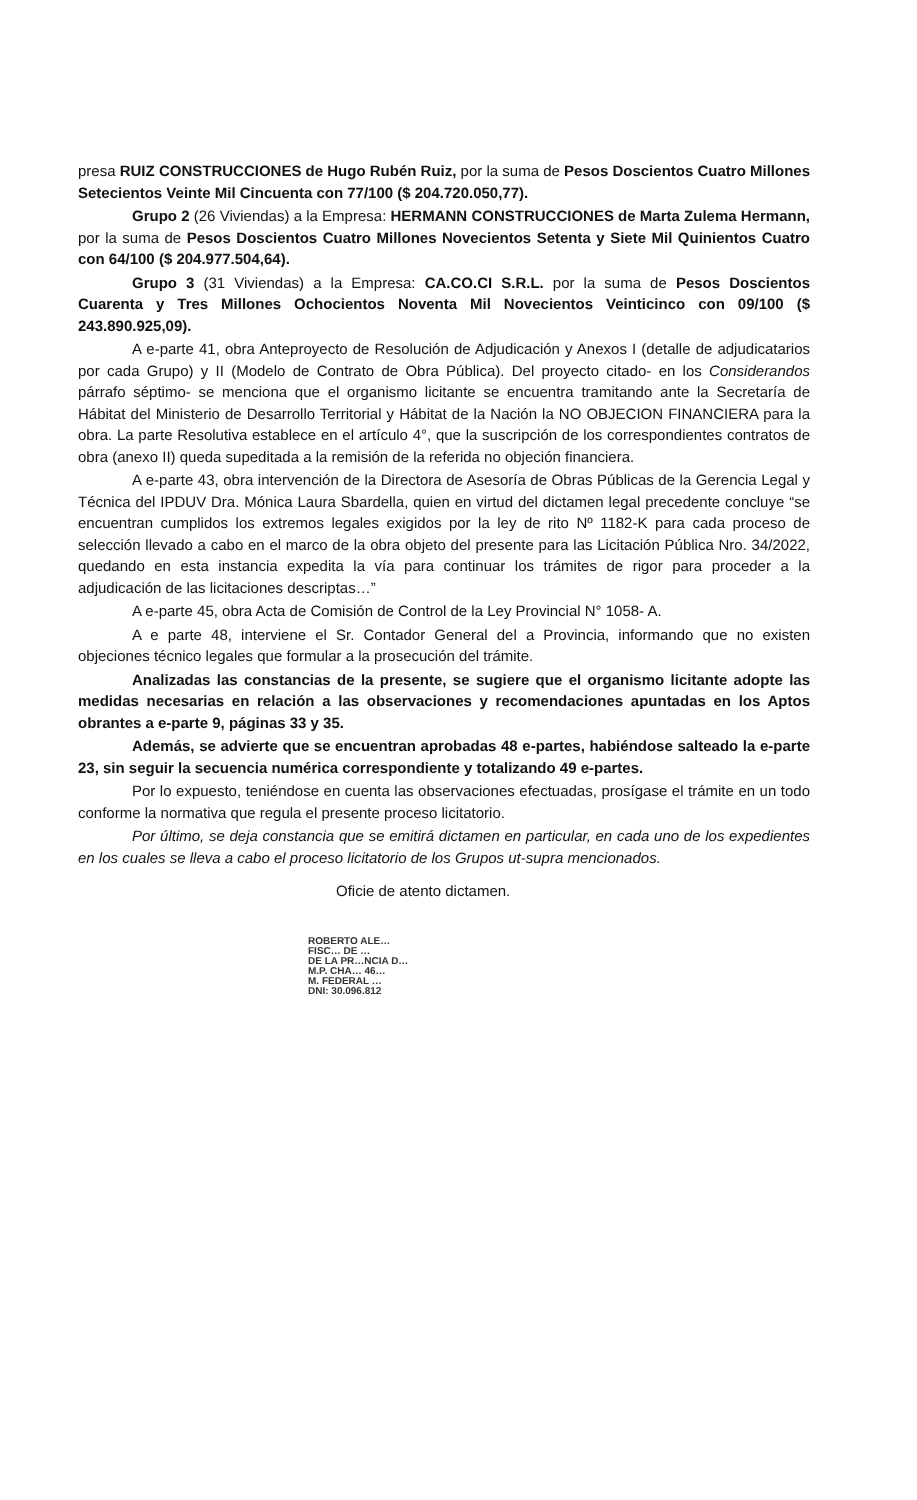presa RUIZ CONSTRUCCIONES de Hugo Rubén Ruiz, por la suma de Pesos Doscientos Cuatro Millones Setecientos Veinte Mil Cincuenta con 77/100 ($ 204.720.050,77).
Grupo 2 (26 Viviendas) a la Empresa: HERMANN CONSTRUCCIONES de Marta Zulema Hermann, por la suma de Pesos Doscientos Cuatro Millones Novecientos Setenta y Siete Mil Quinientos Cuatro con 64/100 ($ 204.977.504,64).
Grupo 3 (31 Viviendas) a la Empresa: CA.CO.CI S.R.L. por la suma de Pesos Doscientos Cuarenta y Tres Millones Ochocientos Noventa Mil Novecientos Veinticinco con 09/100 ($ 243.890.925,09).
A e-parte 41, obra Anteproyecto de Resolución de Adjudicación y Anexos I (detalle de adjudicatarios por cada Grupo) y II (Modelo de Contrato de Obra Pública). Del proyecto citado- en los Considerandos párrafo séptimo- se menciona que el organismo licitante se encuentra tramitando ante la Secretaría de Hábitat del Ministerio de Desarrollo Territorial y Hábitat de la Nación la NO OBJECION FINANCIERA para la obra. La parte Resolutiva establece en el artículo 4°, que la suscripción de los correspondientes contratos de obra (anexo II) queda supeditada a la remisión de la referida no objeción financiera.
A e-parte 43, obra intervención de la Directora de Asesoría de Obras Públicas de la Gerencia Legal y Técnica del IPDUV Dra. Mónica Laura Sbardella, quien en virtud del dictamen legal precedente concluye “se encuentran cumplidos los extremos legales exigidos por la ley de rito Nº 1182-K para cada proceso de selección llevado a cabo en el marco de la obra objeto del presente para las Licitación Pública Nro. 34/2022, quedando en esta instancia expedita la vía para continuar los trámites de rigor para proceder a la adjudicación de las licitaciones descriptas…”
A e-parte 45, obra Acta de Comisión de Control de la Ley Provincial N° 1058- A.
A e parte 48, interviene el Sr. Contador General del a Provincia, informando que no existen objeciones técnico legales que formular a la prosecución del trámite.
Analizadas las constancias de la presente, se sugiere que el organismo licitante adopte las medidas necesarias en relación a las observaciones y recomendaciones apuntadas en los Aptos obrantes a e-parte 9, páginas 33 y 35.
Además, se advierte que se encuentran aprobadas 48 e-partes, habiéndose salteado la e-parte 23, sin seguir la secuencia numérica correspondiente y totalizando 49 e-partes.
Por lo expuesto, teniéndose en cuenta las observaciones efectuadas, prosígase el trámite en un todo conforme la normativa que regula el presente proceso licitatorio.
Por último, se deja constancia que se emitirá dictamen en particular, en cada uno de los expedientes en los cuales se lleva a cabo el proceso licitatorio de los Grupos ut-supra mencionados.
Oficie de atento dictamen.
ROBERTO ALE…
FISC… DE …
DE LA PR…NCIA D…
M.P. CHA… 46…
M. FEDERAL …
DNI: 30.096.812